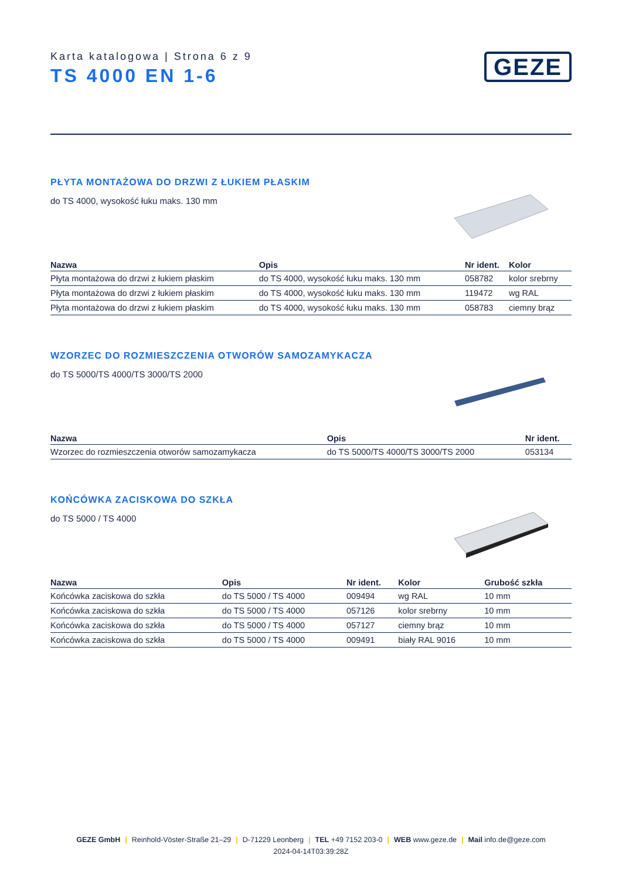Karta katalogowa | Strona 6 z 9
TS 4000 EN 1-6
GEZE
PŁYTA MONTAŻOWA DO DRZWI Z ŁUKIEM PŁASKIM
do TS 4000, wysokość łuku maks. 130 mm
| Nazwa | Opis | Nr ident. | Kolor |
| --- | --- | --- | --- |
| Płyta montażowa do drzwi z łukiem płaskim | do TS 4000, wysokość łuku maks. 130 mm | 058782 | kolor srebrny |
| Płyta montażowa do drzwi z łukiem płaskim | do TS 4000, wysokość łuku maks. 130 mm | 119472 | wg RAL |
| Płyta montażowa do drzwi z łukiem płaskim | do TS 4000, wysokość łuku maks. 130 mm | 058783 | ciemny brąz |
WZORZEC DO ROZMIESZCZENIA OTWORÓW SAMOZAMYKACZA
do TS 5000/TS 4000/TS 3000/TS 2000
| Nazwa | Opis | Nr ident. |
| --- | --- | --- |
| Wzorzec do rozmieszczenia otworów samozamykacza | do TS 5000/TS 4000/TS 3000/TS 2000 | 053134 |
KOŃCÓWKA ZACISKOWA DO SZKŁA
do TS 5000 / TS 4000
| Nazwa | Opis | Nr ident. | Kolor | Grubość szkła |
| --- | --- | --- | --- | --- |
| Końcówka zaciskowa do szkła | do TS 5000 / TS 4000 | 009494 | wg RAL | 10 mm |
| Końcówka zaciskowa do szkła | do TS 5000 / TS 4000 | 057126 | kolor srebrny | 10 mm |
| Końcówka zaciskowa do szkła | do TS 5000 / TS 4000 | 057127 | ciemny brąz | 10 mm |
| Końcówka zaciskowa do szkła | do TS 5000 / TS 4000 | 009491 | biały RAL 9016 | 10 mm |
GEZE GmbH | Reinhold-Vöster-Straße 21–29 | D-71229 Leonberg | TEL +49 7152 203-0 | WEB www.geze.de | Mail info.de@geze.com
2024-04-14T03:39:28Z